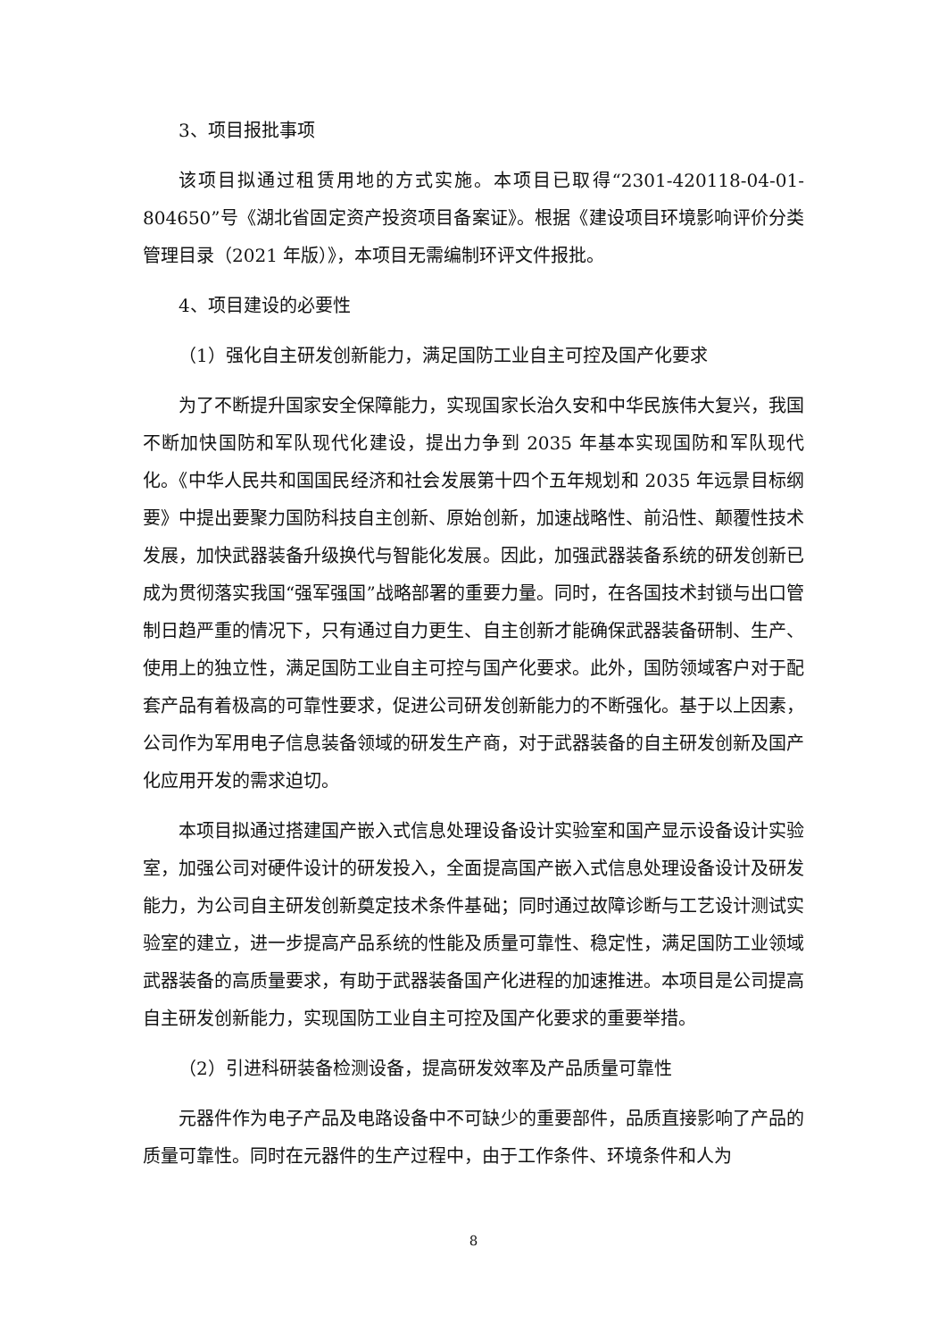3、项目报批事项
该项目拟通过租赁用地的方式实施。本项目已取得“2301-420118-04-01-804650”号《湖北省固定资产投资项目备案证》。根据《建设项目环境影响评价分类管理目录（2021 年版）》，本项目无需编制环评文件报批。
4、项目建设的必要性
（1）强化自主研发创新能力，满足国防工业自主可控及国产化要求
为了不断提升国家安全保障能力，实现国家长治久安和中华民族伟大复兴，我国不断加快国防和军队现代化建设，提出力争到 2035 年基本实现国防和军队现代化。《中华人民共和国国民经济和社会发展第十四个五年规划和 2035 年远景目标纲要》中提出要聚力国防科技自主创新、原始创新，加速战略性、前沿性、颠覆性技术发展，加快武器装备升级换代与智能化发展。因此，加强武器装备系统的研发创新已成为贯彻落实我国“强军强国”战略部署的重要力量。同时，在各国技术封锁与出口管制日趋严重的情况下，只有通过自力更生、自主创新才能确保武器装备研制、生产、使用上的独立性，满足国防工业自主可控与国产化要求。此外，国防领域客户对于配套产品有着极高的可靠性要求，促进公司研发创新能力的不断强化。基于以上因素，公司作为军用电子信息装备领域的研发生产商，对于武器装备的自主研发创新及国产化应用开发的需求迫切。
本项目拟通过搭建国产嵌入式信息处理设备设计实验室和国产显示设备设计实验室，加强公司对硬件设计的研发投入，全面提高国产嵌入式信息处理设备设计及研发能力，为公司自主研发创新奠定技术条件基础；同时通过故障诊断与工艺设计测试实验室的建立，进一步提高产品系统的性能及质量可靠性、稳定性，满足国防工业领域武器装备的高质量要求，有助于武器装备国产化进程的加速推进。本项目是公司提高自主研发创新能力，实现国防工业自主可控及国产化要求的重要举措。
（2）引进科研装备检测设备，提高研发效率及产品质量可靠性
元器件作为电子产品及电路设备中不可缺少的重要部件，品质直接影响了产品的质量可靠性。同时在元器件的生产过程中，由于工作条件、环境条件和人为
8